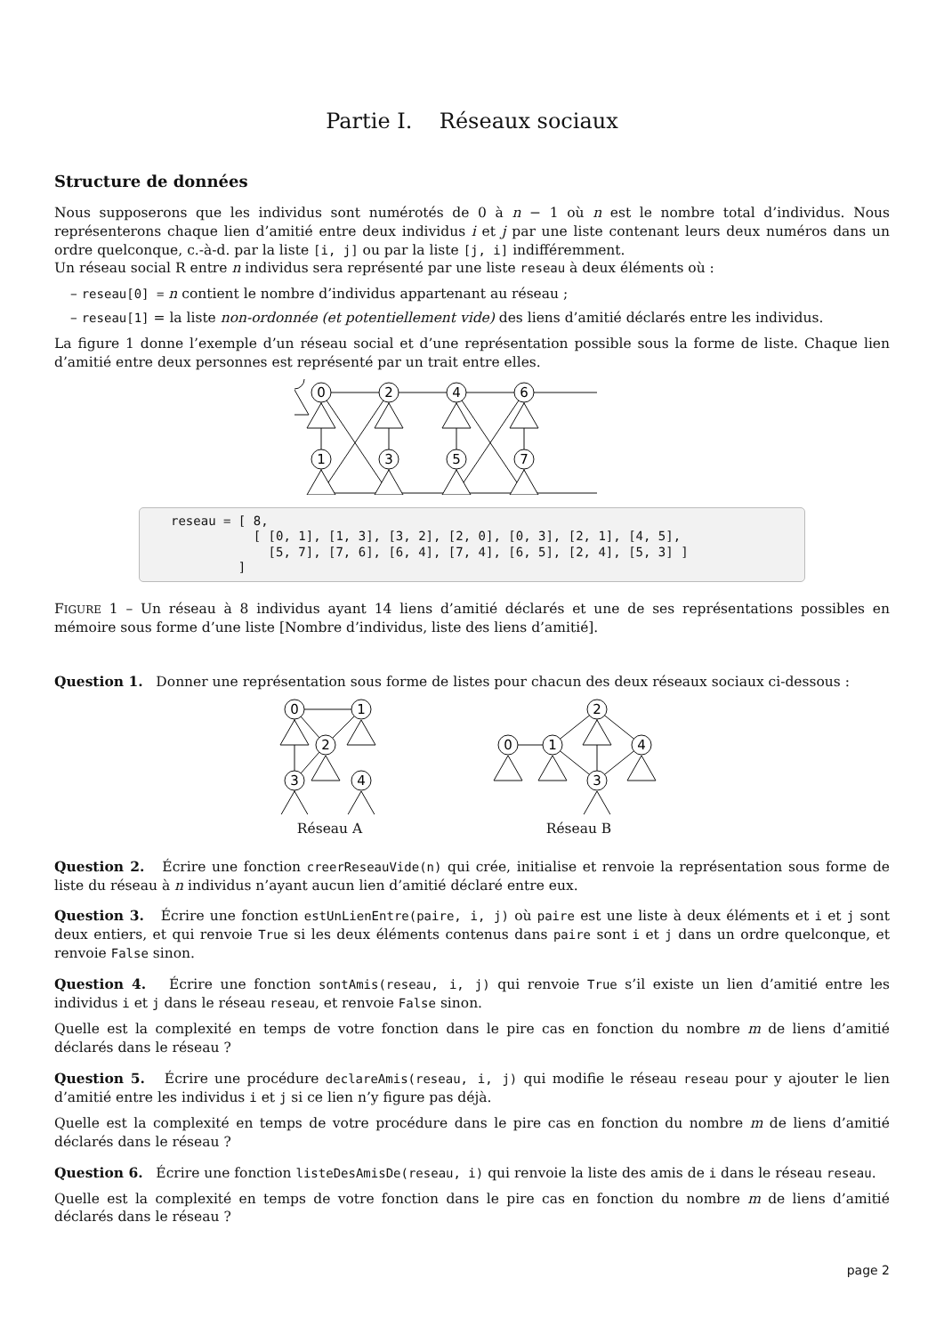Partie I. Réseaux sociaux
Structure de données
Nous supposerons que les individus sont numérotés de 0 à n − 1 où n est le nombre total d’individus. Nous représenterons chaque lien d’amitié entre deux individus i et j par une liste contenant leurs deux numéros dans un ordre quelconque, c.-à-d. par la liste [i, j] ou par la liste [j, i] indifféremment.
Un réseau social R entre n individus sera représenté par une liste reseau à deux éléments où :
– reseau[0] = n contient le nombre d’individus appartenant au réseau ;
– reseau[1] = la liste non-ordonnée (et potentiellement vide) des liens d’amitié déclarés entre les individus.
La figure 1 donne l’exemple d’un réseau social et d’une représentation possible sous la forme de liste. Chaque lien d’amitié entre deux personnes est représenté par un trait entre elles.
0
2
4
6
1
3
5
7
reseau = [ 8,
           [ [0, 1], [1, 3], [3, 2], [2, 0], [0, 3], [2, 1], [4, 5],
             [5, 7], [7, 6], [6, 4], [7, 4], [6, 5], [2, 4], [5, 3] ]
         ]
FIGURE 1 – Un réseau à 8 individus ayant 14 liens d’amitié déclarés et une de ses représentations possibles en mémoire sous forme d’une liste [Nombre d’individus, liste des liens d’amitié].
Question 1. Donner une représentation sous forme de listes pour chacun des deux réseaux sociaux ci-dessous :
0
1
2
3
4
Réseau A
0
1
2
3
4
Réseau B
Question 2. Écrire une fonction creerReseauVide(n) qui crée, initialise et renvoie la représentation sous forme de liste du réseau à n individus n’ayant aucun lien d’amitié déclaré entre eux.
Question 3. Écrire une fonction estUnLienEntre(paire, i, j) où paire est une liste à deux éléments et i et j sont deux entiers, et qui renvoie True si les deux éléments contenus dans paire sont i et j dans un ordre quelconque, et renvoie False sinon.
Question 4. Écrire une fonction sontAmis(reseau, i, j) qui renvoie True s’il existe un lien d’amitié entre les individus i et j dans le réseau reseau, et renvoie False sinon.
Quelle est la complexité en temps de votre fonction dans le pire cas en fonction du nombre m de liens d’amitié déclarés dans le réseau ?
Question 5. Écrire une procédure declareAmis(reseau, i, j) qui modifie le réseau reseau pour y ajouter le lien d’amitié entre les individus i et j si ce lien n’y figure pas déjà.
Quelle est la complexité en temps de votre procédure dans le pire cas en fonction du nombre m de liens d’amitié déclarés dans le réseau ?
Question 6. Écrire une fonction listeDesAmisDe(reseau, i) qui renvoie la liste des amis de i dans le réseau reseau.
Quelle est la complexité en temps de votre fonction dans le pire cas en fonction du nombre m de liens d’amitié déclarés dans le réseau ?
page 2